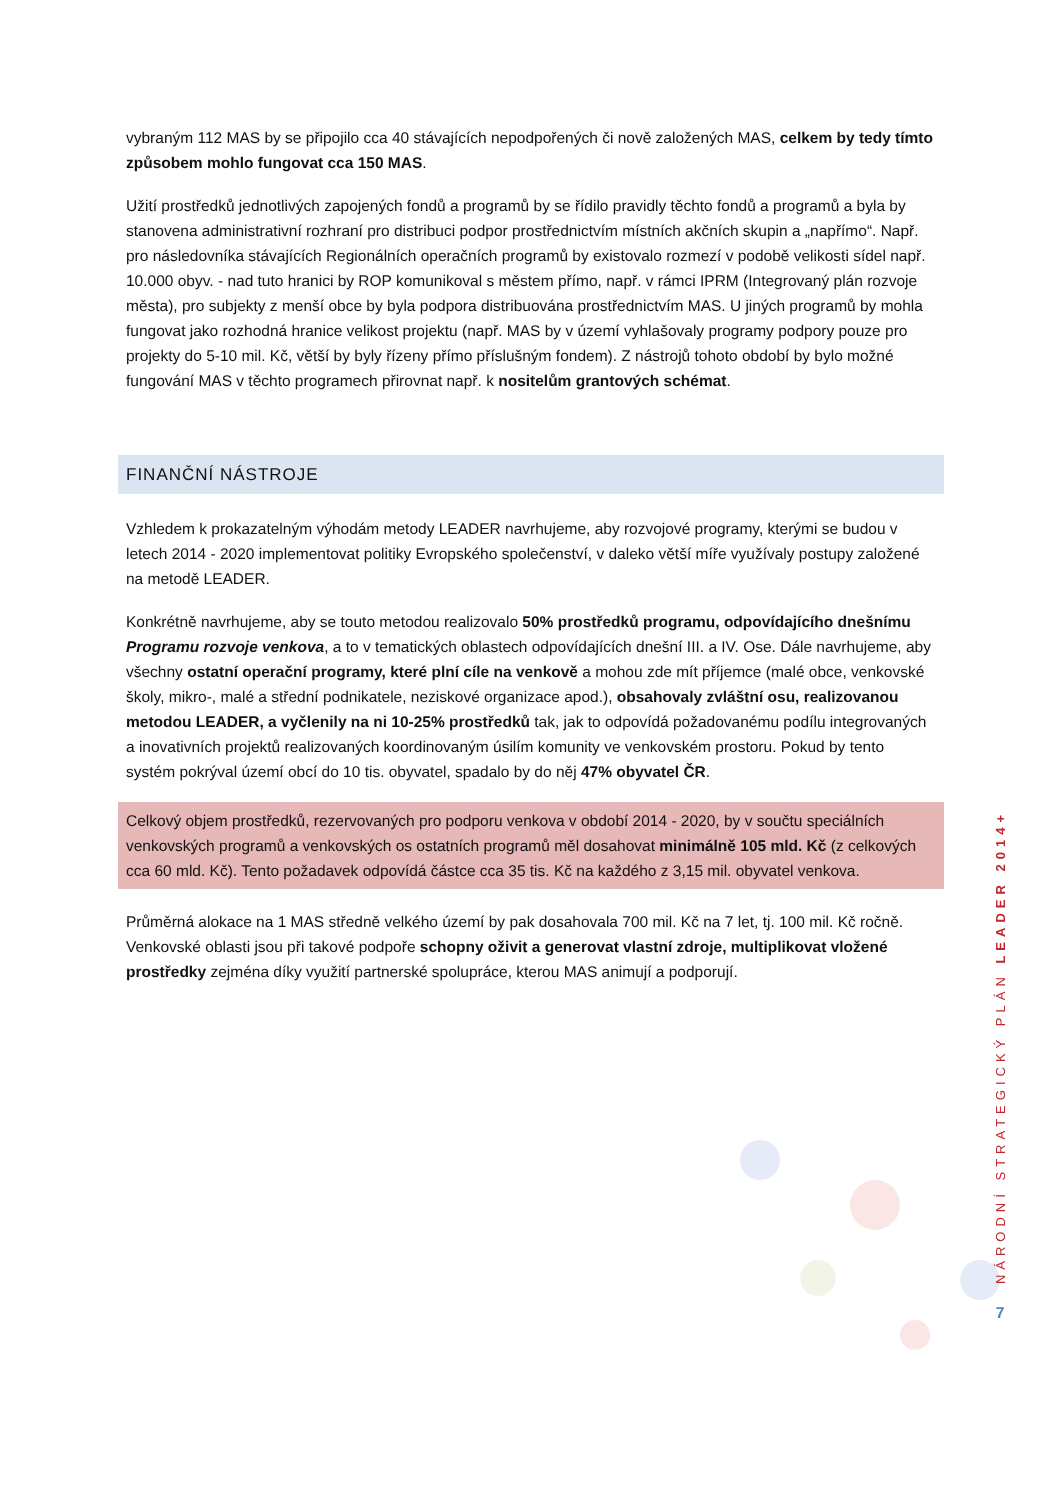vybraným 112 MAS by se připojilo cca 40 stávajících nepodpořených či nově založených MAS, celkem by tedy tímto způsobem mohlo fungovat cca 150 MAS.
Užití prostředků jednotlivých zapojených fondů a programů by se řídilo pravidly těchto fondů a programů a byla by stanovena administrativní rozhraní pro distribuci podpor prostřednictvím místních akčních skupin a „napřímo“. Např. pro následovníka stávajících Regionálních operačních programů by existovalo rozmezí v podobě velikosti sídel např. 10.000 obyv. - nad tuto hranici by ROP komunikoval s městem přímo, např. v rámci IPRM (Integrovaný plán rozvoje města), pro subjekty z menší obce by byla podpora distribuována prostřednictvím MAS. U jiných programů by mohla fungovat jako rozhodná hranice velikost projektu (např. MAS by v území vyhlašovaly programy podpory pouze pro projekty do 5-10 mil. Kč, větší by byly řízeny přímo příslušným fondem). Z nástrojů tohoto období by bylo možné fungování MAS v těchto programech přirovnat např. k nositelům grantových schémat.
FINANČNÍ NÁSTROJE
Vzhledem k prokazatelným výhodám metody LEADER navrhujeme, aby rozvojové programy, kterými se budou v letech 2014 - 2020 implementovat politiky Evropského společenství, v daleko větší míře využívaly postupy založené na metodě LEADER.
Konkrétně navrhujeme, aby se touto metodou realizovalo 50% prostředků programu, odpovídajícího dnešnímu Programu rozvoje venkova, a to v tematických oblastech odpovídajících dnešní III. a IV. Ose. Dále navrhujeme, aby všechny ostatní operační programy, které plní cíle na venkově a mohou zde mít příjemce (malé obce, venkovské školy, mikro-, malé a střední podnikatele, neziskové organizace apod.), obsahovaly zvláštní osu, realizovanou metodou LEADER, a vyčlenily na ni 10-25% prostředků tak, jak to odpovídá požadovanému podílu integrovaných a inovativních projektů realizovaných koordinovaným úsilím komunity ve venkovském prostoru. Pokud by tento systém pokrýval území obcí do 10 tis. obyvatel, spadalo by do něj 47% obyvatel ČR.
Celkový objem prostředků, rezervovaných pro podporu venkova v období 2014 - 2020, by v součtu speciálních venkovských programů a venkovských os ostatních programů měl dosahovat minimálně 105 mld. Kč (z celkových cca 60 mld. Kč). Tento požadavek odpovídá částce cca 35 tis. Kč na každého z 3,15 mil. obyvatel venkova.
Průměrná alokace na 1 MAS středně velkého území by pak dosahovala 700 mil. Kč na 7 let, tj. 100 mil. Kč ročně. Venkovské oblasti jsou při takové podpoře schopny oživit a generovat vlastní zdroje, multiplikovat vložené prostředky zejména díky využití partnerské spolupráce, kterou MAS animují a podporují.
NÁRODNÍ STRATEGICKÝ PLÁN LEADER 2014+
7